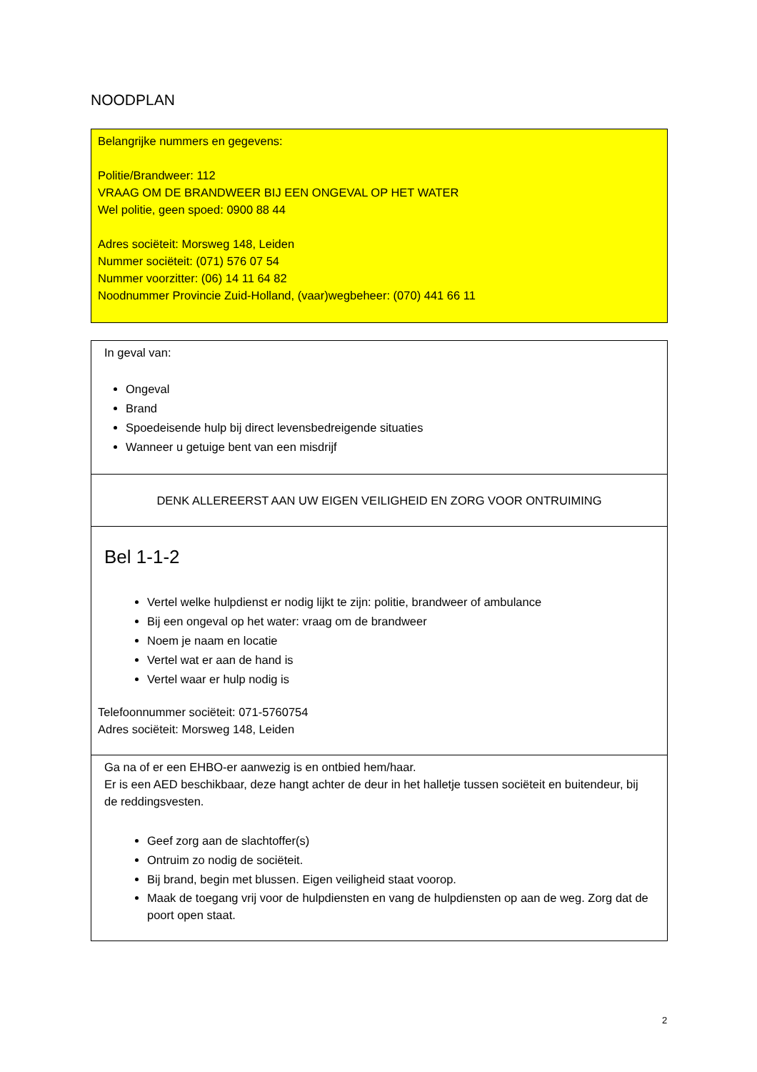NOODPLAN
Belangrijke nummers en gegevens:
Politie/Brandweer: 112
VRAAG OM DE BRANDWEER BIJ EEN ONGEVAL OP HET WATER
Wel politie, geen spoed: 0900 88 44
Adres sociëteit: Morsweg 148, Leiden
Nummer sociëteit: (071) 576 07 54
Nummer voorzitter: (06) 14 11 64 82
Noodnummer Provincie Zuid-Holland, (vaar)wegbeheer: (070) 441 66 11
In geval van:
Ongeval
Brand
Spoedeisende hulp bij direct levensbedreigende situaties
Wanneer u getuige bent van een misdrijf
DENK ALLEREERST AAN UW EIGEN VEILIGHEID EN ZORG VOOR ONTRUIMING
Bel 1-1-2
Vertel welke hulpdienst er nodig lijkt te zijn: politie, brandweer of ambulance
Bij een ongeval op het water: vraag om de brandweer
Noem je naam en locatie
Vertel wat er aan de hand is
Vertel waar er hulp nodig is
Telefoonnummer sociëteit: 071-5760754
Adres sociëteit: Morsweg 148, Leiden
Ga na of er een EHBO-er aanwezig is en ontbied hem/haar.
Er is een AED beschikbaar, deze hangt achter de deur in het halletje tussen sociëteit en buitendeur, bij de reddingsvesten.
Geef zorg aan de slachtoffer(s)
Ontruim zo nodig de sociëteit.
Bij brand, begin met blussen. Eigen veiligheid staat voorop.
Maak de toegang vrij voor de hulpdiensten en vang de hulpdiensten op aan de weg. Zorg dat de poort open staat.
2